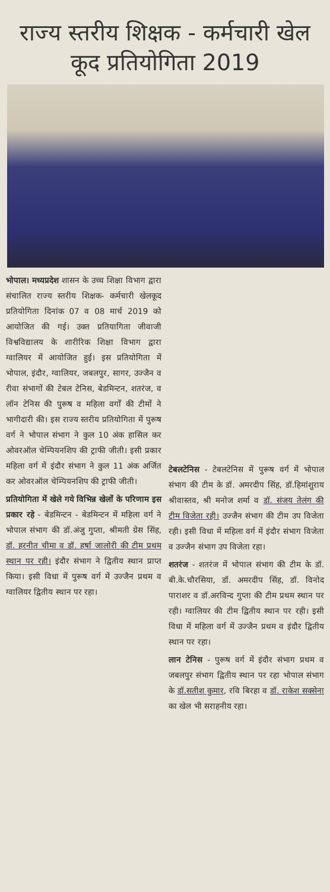राज्य स्तरीय शिक्षक - कर्मचारी खेल कूद प्रतियोगिता 2019
भोपाल। मध्यप्रदेश शासन के उच्च शिक्षा विभाग द्वारा संचालित राज्य स्तरीय शिक्षक- कर्मचारी खेलकूद प्रतियोगिता दिनांक 07 व 08 मार्च 2019 को आयोजित की गई। उक्त प्रतियागिता जीवाजी विश्वविद्यालय के शारीरिक शिक्षा विभाग द्वारा ग्वालियर में आयोजित हुई। इस प्रतियोगिता में भोपाल, इंदौर, ग्वालियर, जबलपुर, सागर, उज्जैन व रीवा संभागों की टेबल टेनिस, बेडमिन्टन, शतरंज, व लॉन टेनिस की पुरूष व महिला वर्गों की टीमों ने भागीदारी की। इस राज्य स्तरीय प्रतियोगिता में पुरूष वर्ग ने भोपाल संभाग ने कुल 10 अंक हासिल कर ओवरऑल चेम्पियनशिप की ट्राफी जीती। इसी प्रकार महिला वर्ग में इंदौर संभाग ने कुल 11 अंक अर्जित कर ओवरऑल चेम्पियनशिप की ट्राफी जीती।
प्रतियोगिता में खेले गये विभिन्न खेलों के परिणाम इस प्रकार रहे - बेडमिन्टन - बेडमिन्टन में महिला वर्ग ने भोपाल संभाग की डॉ.अंजु गुप्ता, श्रीमती ग्रेस सिंह, डॉ. हरनीत चीमा व डॉ. हर्षा जालोरी की टीम प्रथम स्थान पर रही। इंदौर संभाग ने द्वितीय स्थान प्राप्त किया। इसी विधा में पुरूष वर्ग में उज्जैन प्रथम व ग्वालियर द्वितीय स्थान पर रहा।
टेबलटेनिस - टेबलटेनिस में पुरूष वर्ग में भोपाल संभाग की टीम के डॉ. अमरदीप सिंह, डॉ.हिमांशुराय श्रीवास्तव, श्री मनोज शर्मा व डॉ. संजय तेलंग की टीम विजेता रही। उज्जैन संभाग की टीम उप विजेता रही। इसी विधा में महिला वर्ग में इंदौर संभाग विजेता व उज्जैन संभाग उप विजेता रहा।
शतरंज - शतरंज में भोपाल संभाग की टीम के डॉ. बी.के.चौरसिया, डॉ. अमरदीप सिंह, डॉ. विनोद पाराशर व डॉ.अरविन्द गुप्ता की टीम प्रथम स्थान पर रही। ग्वालियर की टीम द्वितीय स्थान पर रही। इसी विधा में महिला वर्ग में उज्जैन प्रथम व इंदौर द्वितीय स्थान पर रहा।
लान टेनिस - पुरूष वर्ग में इंदौर संभाग प्रथम व जबलपुर संभाग द्वितीय स्थान पर रहा भोपाल संभाग के डॉ.सतीश कुमार, रवि बिरहा व डॉ. राकेश सक्सेना का खेल भी सराहनीय रहा।